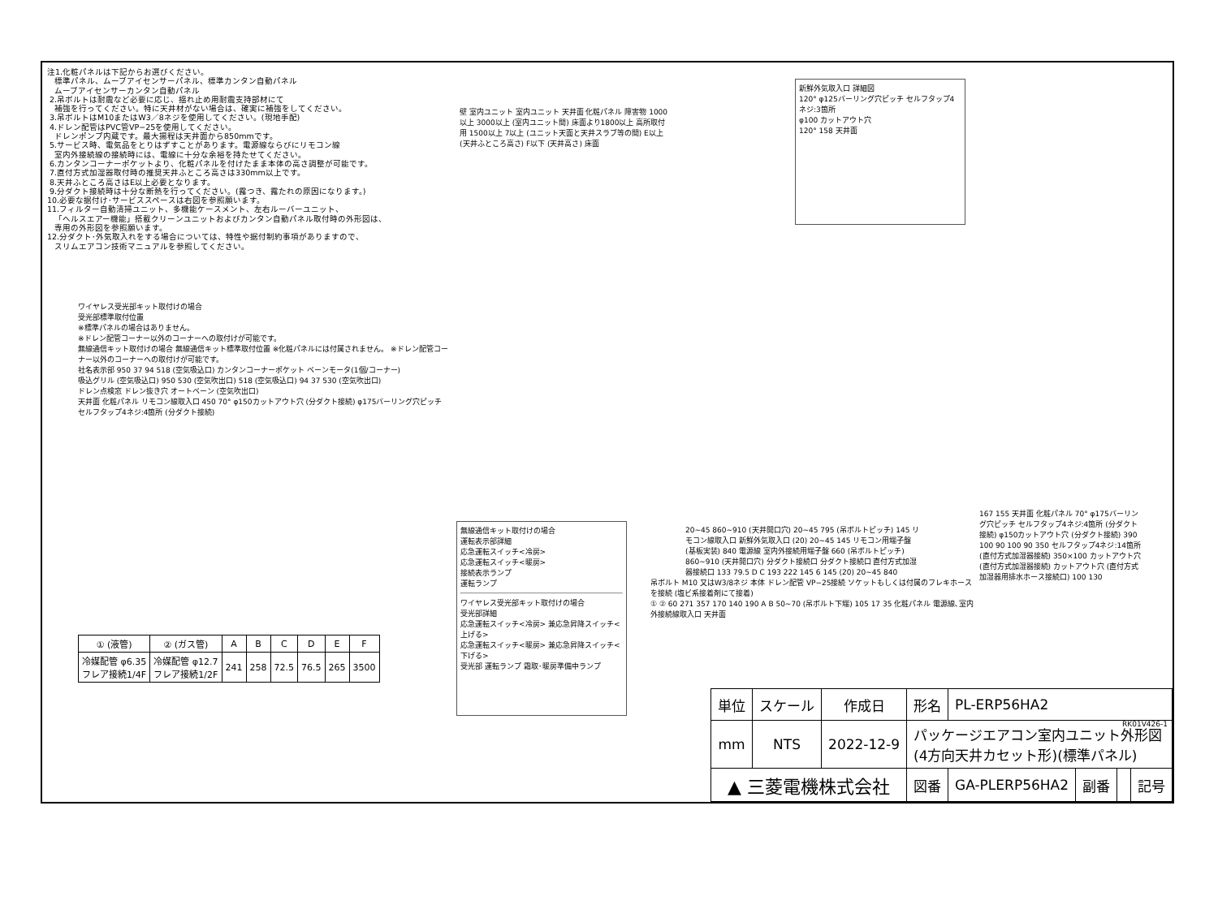注1.化粧パネルは下記からお選びください。
標準パネル、ムーブアイセンサーパネル、標準カンタン自動パネル
ムーブアイセンサーカンタン自動パネル
2.吊ボルトは耐震など必要に応じ、揺れ止め用耐震支持部材にて
補強を行ってください。特に天井材がない場合は、確実に補強をしてください。
3.吊ボルトはM10またはW3／8ネジを使用してください。(現地手配)
4.ドレン配管はPVC管VP−25を使用してください。
ドレンポンプ内蔵です。最大揚程は天井面から850mmです。
5.サービス時、電気品をとりはずすことがあります。電源線ならびにリモコン線
室内外接続線の接続時には、電線に十分な余裕を持たせてください。
6.カンタンコーナーポケットより、化粧パネルを付けたまま本体の高さ調整が可能です。
7.直付方式加湿器取付時の推奨天井ふところ高さは330mm以上です。
8.天井ふところ高さはE以上必要となります。
9.分ダクト接続時は十分な断熱を行ってください。(露つき、露たれの原因になります。)
10.必要な据付け･サービススペースは右図を参照願います。
11.フィルター自動清掃ユニット、多機能ケースメント、左右ルーバーユニット、
「ヘルスエアー機能」搭載クリーンユニットおよびカンタン自動パネル取付時の外形図は、
専用の外形図を参照願います。
12.分ダクト･外気取入れをする場合については、特性や据付制約事項がありますので、
スリムエアコン技術マニュアルを参照してください。
壁 室内ユニット 室内ユニット 天井面 化粧パネル 障害物 1000以上 3000以上 (室内ユニット間) 床面より1800以上 高所取付用 1500以上 7以上 (ユニット天面と天井スラブ等の間) E以上 (天井ふところ高さ) F以下 (天井高さ) 床面
新鮮外気取入口 詳細図
120° φ125バーリング穴ピッチ セルフタップ4ネジ:3箇所
φ100 カットアウト穴
120° 158 天井面
ワイヤレス受光部キット取付けの場合
受光部標準取付位置
※標準パネルの場合はありません。
※ドレン配管コーナー以外のコーナーへの取付けが可能です。
無線通信キット取付けの場合 無線通信キット標準取付位置 ※化粧パネルには付属されません。 ※ドレン配管コーナー以外のコーナーへの取付けが可能です。
社名表示部 950 37 94 518 (空気吸込口) カンタンコーナーポケット ベーンモータ(1個/コーナー)
吸込グリル (空気吸込口) 950 530 (空気吹出口) 518 (空気吸込口) 94 37 530 (空気吹出口)
ドレン点検窓 ドレン抜き穴 オートベーン (空気吹出口)
天井面 化粧パネル リモコン線取入口 450 70° φ150カットアウト穴 (分ダクト接続) φ175バーリング穴ピッチ セルフタップ4ネジ:4箇所 (分ダクト接続)
20~45 860~910 (天井開口穴) 20~45 795 (吊ボルトピッチ) 145 リモコン線取入口 新鮮外気取入口 (20) 20~45 145 リモコン用端子盤 (基板実装) 840 電源線 室内外接続用端子盤 660 (吊ボルトピッチ) 860~910 (天井開口穴) 分ダクト接続口 分ダクト接続口 直付方式加湿器接続口 133 79.5 D C 193 222 145 6 145 (20) 20~45 840
167 155 天井面 化粧パネル 70° φ175バーリング穴ピッチ セルフタップ4ネジ:4箇所 (分ダクト接続) φ150カットアウト穴 (分ダクト接続) 390 100 90 100 90 350 セルフタップ4ネジ:14箇所 (直付方式加湿器接続) 350×100 カットアウト穴 (直付方式加湿器接続) カットアウト穴 (直付方式加湿器用排水ホース接続口) 100 130
無線通信キット取付けの場合
運転表示部詳細
応急運転スイッチ<冷房>
応急運転スイッチ<暖房>
接続表示ランプ
運転ランプ
ワイヤレス受光部キット取付けの場合
受光部詳細
応急運転スイッチ<冷房> 兼応急昇降スイッチ<上げる>
応急運転スイッチ<暖房> 兼応急昇降スイッチ<下げる>
受光部 運転ランプ 霜取･暖房準備中ランプ
吊ボルト M10 又はW3/8ネジ 本体 ドレン配管 VP−25接続 ソケットもしくは付属のフレキホースを接続 (塩ビ系接着剤にて接着)
① ② 60 271 357 170 140 190 A B 50~70 (吊ボルト下端) 105 17 35 化粧パネル 電源線､室内外接続線取入口 天井面
| ① (液管) | ② (ガス管) | A | B | C | D | E | F |
| --- | --- | --- | --- | --- | --- | --- | --- |
| 冷媒配管 φ6.35 フレア接続1/4F | 冷媒配管 φ12.7 フレア接続1/2F | 241 | 258 | 72.5 | 76.5 | 265 | 3500 |
RK01V426-1
| 単位 | スケール | 作成日 | 形名 | PL-ERP56HA2 | | | |
| mm | NTS | 2022-12-9 | パッケージエアコン室内ユニット外形図 (4方向天井カセット形)(標準パネル) | | | | |
| ▲ 三菱電機株式会社 | | | 図番 | GA-PLERP56HA2 | 副番 | | 記号 |